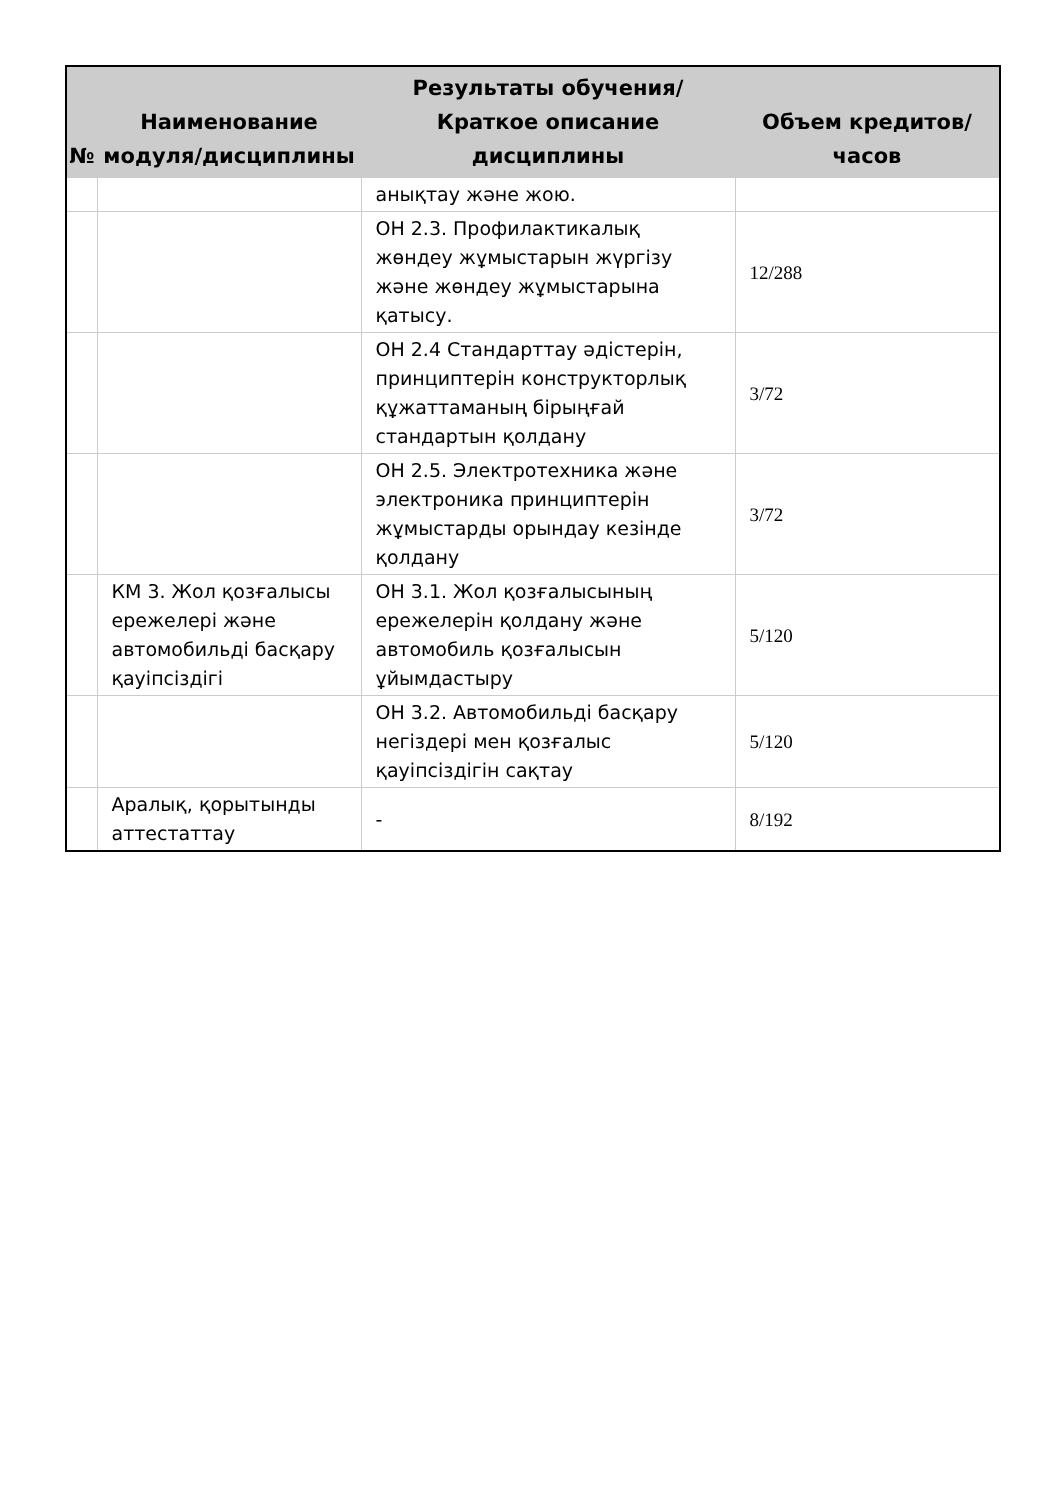| № | Наименование модуля/дисциплины | Результаты обучения/Краткое описание дисциплины | Объем кредитов/часов |
| --- | --- | --- | --- |
| | | анықтау және жою. | |
| | | ОН 2.3. Профилактикалық жөндеу жұмыстарын жүргізу және жөндеу жұмыстарына қатысу. | 12/288 |
| | | ОН 2.4 Стандарттау әдістерін, принциптерін конструкторлық құжаттаманың бірыңғай стандартын қолдану | 3/72 |
| | | ОН 2.5. Электротехника және электроника принциптерін жұмыстарды орындау кезінде қолдану | 3/72 |
| | КМ 3. Жол қозғалысы ережелері және автомобильді басқару қауіпсіздігі | ОН 3.1. Жол қозғалысының ережелерін қолдану және автомобиль қозғалысын ұйымдастыру | 5/120 |
| | | ОН 3.2. Автомобильді басқару негіздері мен қозғалыс қауіпсіздігін сақтау | 5/120 |
| | Аралық, қорытынды аттестаттау | - | 8/192 |